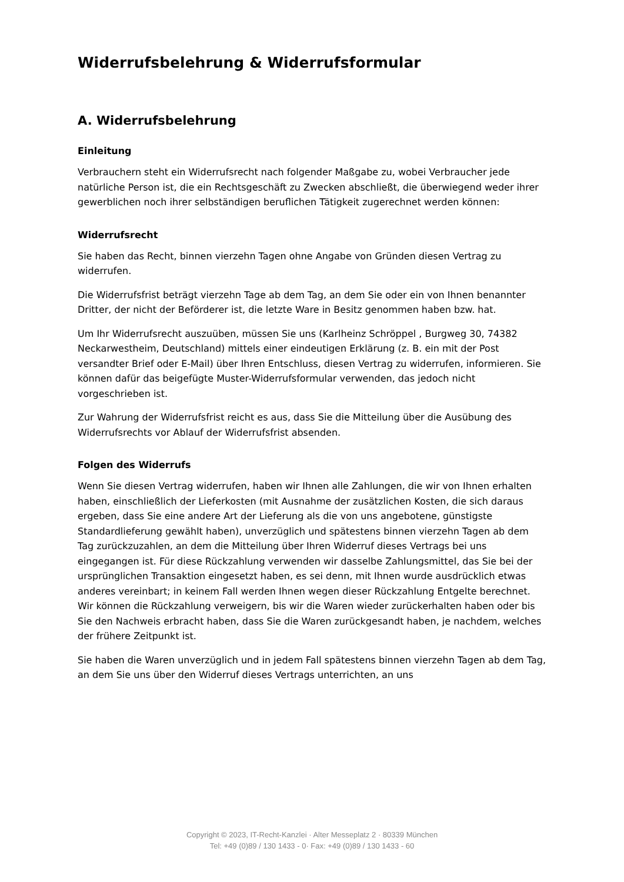Widerrufsbelehrung & Widerrufsformular
A. Widerrufsbelehrung
Einleitung
Verbrauchern steht ein Widerrufsrecht nach folgender Maßgabe zu, wobei Verbraucher jede natürliche Person ist, die ein Rechtsgeschäft zu Zwecken abschließt, die überwiegend weder ihrer gewerblichen noch ihrer selbständigen beruflichen Tätigkeit zugerechnet werden können:
Widerrufsrecht
Sie haben das Recht, binnen vierzehn Tagen ohne Angabe von Gründen diesen Vertrag zu widerrufen.
Die Widerrufsfrist beträgt vierzehn Tage ab dem Tag, an dem Sie oder ein von Ihnen benannter Dritter, der nicht der Beförderer ist, die letzte Ware in Besitz genommen haben bzw. hat.
Um Ihr Widerrufsrecht auszuüben, müssen Sie uns (Karlheinz Schröppel , Burgweg 30, 74382 Neckarwestheim, Deutschland) mittels einer eindeutigen Erklärung (z. B. ein mit der Post versandter Brief oder E-Mail) über Ihren Entschluss, diesen Vertrag zu widerrufen, informieren. Sie können dafür das beigefügte Muster-Widerrufsformular verwenden, das jedoch nicht vorgeschrieben ist.
Zur Wahrung der Widerrufsfrist reicht es aus, dass Sie die Mitteilung über die Ausübung des Widerrufsrechts vor Ablauf der Widerrufsfrist absenden.
Folgen des Widerrufs
Wenn Sie diesen Vertrag widerrufen, haben wir Ihnen alle Zahlungen, die wir von Ihnen erhalten haben, einschließlich der Lieferkosten (mit Ausnahme der zusätzlichen Kosten, die sich daraus ergeben, dass Sie eine andere Art der Lieferung als die von uns angebotene, günstigste Standardlieferung gewählt haben), unverzüglich und spätestens binnen vierzehn Tagen ab dem Tag zurückzuzahlen, an dem die Mitteilung über Ihren Widerruf dieses Vertrags bei uns eingegangen ist. Für diese Rückzahlung verwenden wir dasselbe Zahlungsmittel, das Sie bei der ursprünglichen Transaktion eingesetzt haben, es sei denn, mit Ihnen wurde ausdrücklich etwas anderes vereinbart; in keinem Fall werden Ihnen wegen dieser Rückzahlung Entgelte berechnet. Wir können die Rückzahlung verweigern, bis wir die Waren wieder zurückerhalten haben oder bis Sie den Nachweis erbracht haben, dass Sie die Waren zurückgesandt haben, je nachdem, welches der frühere Zeitpunkt ist.
Sie haben die Waren unverzüglich und in jedem Fall spätestens binnen vierzehn Tagen ab dem Tag, an dem Sie uns über den Widerruf dieses Vertrags unterrichten, an uns
Copyright © 2023, IT-Recht-Kanzlei · Alter Messeplatz 2 · 80339 München
Tel: +49 (0)89 / 130 1433 - 0· Fax: +49 (0)89 / 130 1433 - 60